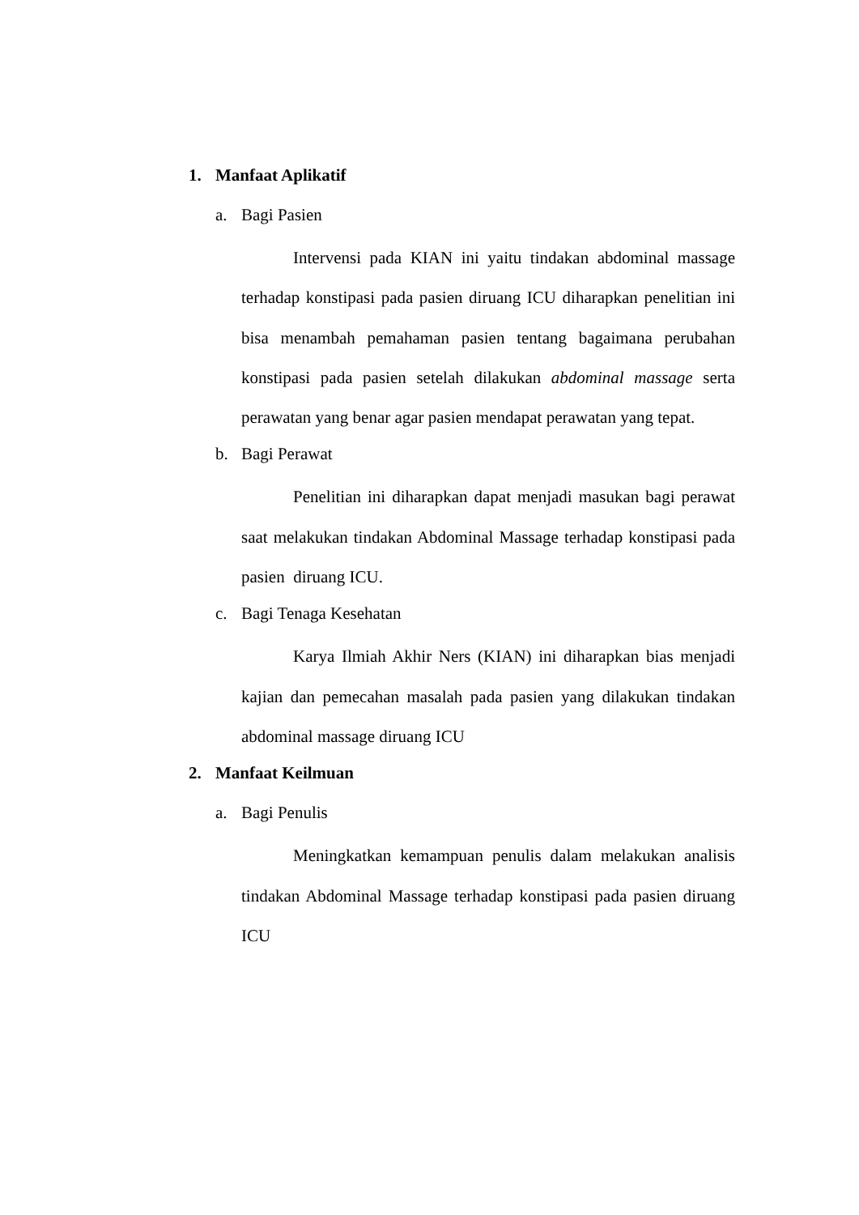1. Manfaat Aplikatif
a. Bagi Pasien
Intervensi pada KIAN ini yaitu tindakan abdominal massage terhadap konstipasi pada pasien diruang ICU diharapkan penelitian ini bisa menambah pemahaman pasien tentang bagaimana perubahan konstipasi pada pasien setelah dilakukan abdominal massage serta perawatan yang benar agar pasien mendapat perawatan yang tepat.
b. Bagi Perawat
Penelitian ini diharapkan dapat menjadi masukan bagi perawat saat melakukan tindakan Abdominal Massage terhadap konstipasi pada pasien diruang ICU.
c. Bagi Tenaga Kesehatan
Karya Ilmiah Akhir Ners (KIAN) ini diharapkan bias menjadi kajian dan pemecahan masalah pada pasien yang dilakukan tindakan abdominal massage diruang ICU
2. Manfaat Keilmuan
a. Bagi Penulis
Meningkatkan kemampuan penulis dalam melakukan analisis tindakan Abdominal Massage terhadap konstipasi pada pasien diruang ICU